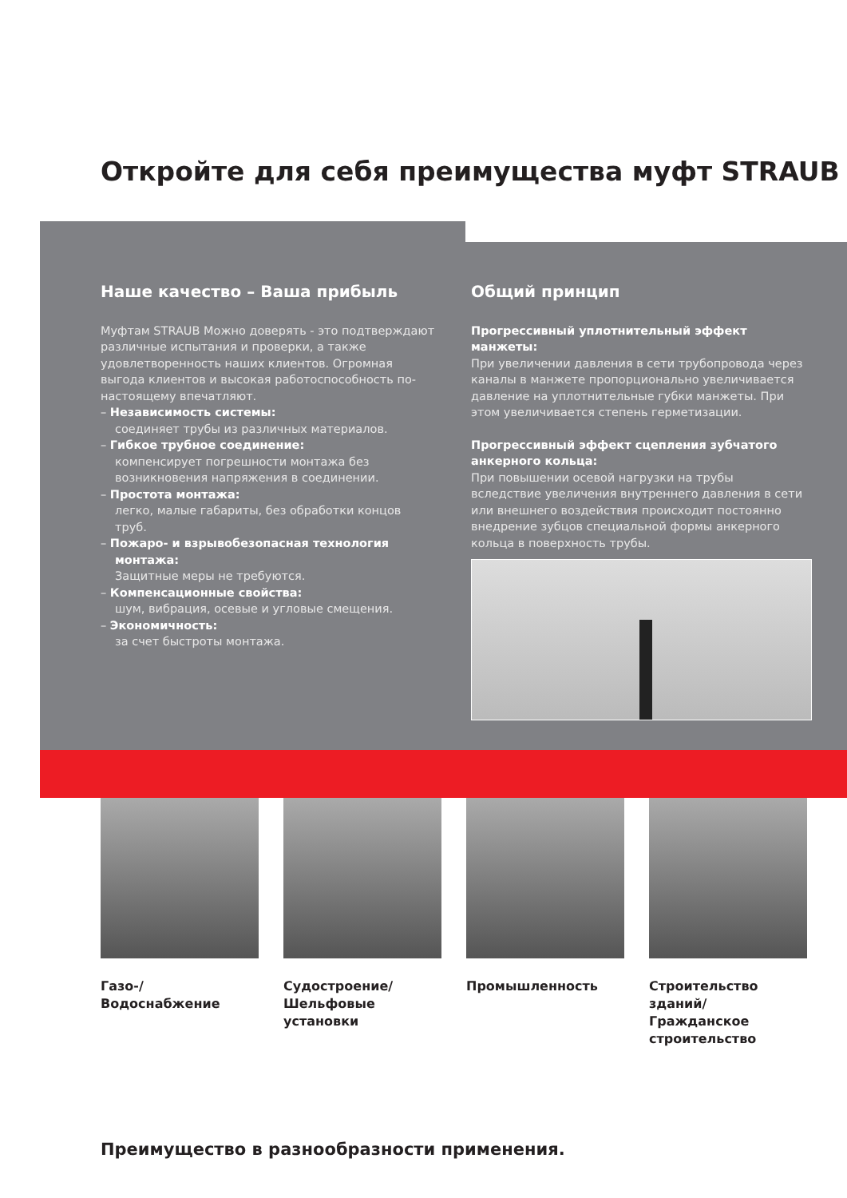Откройте для себя преимущества муфт STRAUB
Наше качество – Ваша прибыль
Муфтам STRAUB Можно доверять - это подтверждают различные испытания и проверки, а также удовлетворенность наших клиентов. Огромная выгода клиентов и высокая работоспособность по-настоящему впечатляют.
– Независимость системы:
соединяет трубы из различных материалов.
– Гибкое трубное соединение:
компенсирует погрешности монтажа без возникновения напряжения в соединении.
– Простота монтажа:
легко, малые габариты, без обработки концов труб.
– Пожаро- и взрывобезопасная технология монтажа:
Защитные меры не требуются.
– Компенсационные свойства:
шум, вибрация, осевые и угловые смещения.
– Экономичность:
за счет быстроты монтажа.
Общий принцип
Прогрессивный уплотнительный эффект манжеты:
При увеличении давления в сети трубопровода через каналы в манжете пропорционально увеличивается давление на уплотнительные губки манжеты. При этом увеличивается степень герметизации.
Прогрессивный эффект сцепления зубчатого анкерного кольца:
При повышении осевой нагрузки на трубы вследствие увеличения внутреннего давления в сети или внешнего воздействия происходит постоянно внедрение зубцов специальной формы анкерного кольца в поверхность трубы.
Газо-/Водоснабжение Судостроение/ Шельфовые установки
Промышленность Строительство зданий/ Гражданское строительство
Преимущество в разнообразности применения.